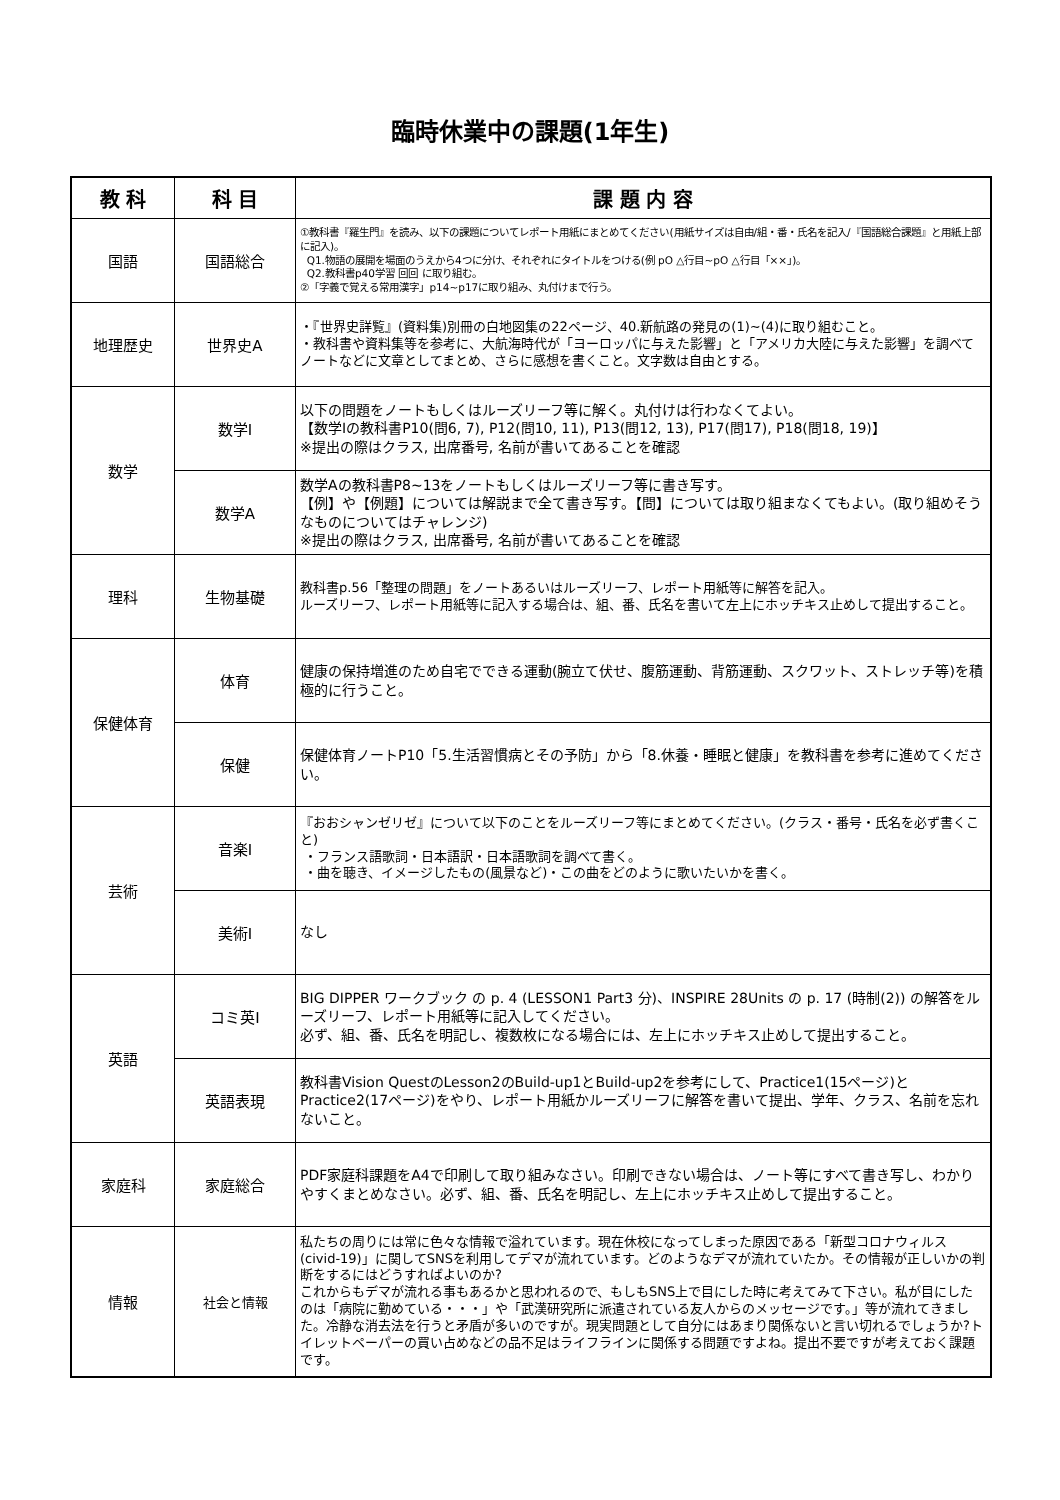臨時休業中の課題(1年生)
| 教 科 | 科 目 | 課 題 内 容 |
| --- | --- | --- |
| 国語 | 国語総合 | ①教科書『羅生門』を読み、以下の課題についてレポート用紙にまとめてください(用紙サイズは自由/組・番・氏名を記入/『国語総合課題』と用紙上部に記入)。 Q1.物語の展開を場面のうえから4つに分け、それぞれにタイトルをつける(例 pO △行目~pO △行目「××」)。 Q2.教科書p40学習 回回 に取り組む。 ②「字義で覚える常用漢字」p14~p17に取り組み、丸付けまで行う。 |
| 地理歴史 | 世界史A | ・『世界史詳覧』(資料集)別冊の白地図集の22ページ、40.新航路の発見の(1)~(4)に取り組むこと。 ・教科書や資料集等を参考に、大航海時代が「ヨーロッパに与えた影響」と「アメリカ大陸に与えた影響」を調べてノートなどに文章としてまとめ、さらに感想を書くこと。文字数は自由とする。 |
| 数学 | 数学Ⅰ | 以下の問題をノートもしくはルーズリーフ等に解く。丸付けは行わなくてよい。 【数学Ⅰの教科書P10(問6, 7), P12(問10, 11), P13(問12, 13), P17(問17), P18(問18, 19)】 ※提出の際はクラス, 出席番号, 名前が書いてあることを確認 |
| | 数学A | 数学Aの教科書P8~13をノートもしくはルーズリーフ等に書き写す。 【例】や【例題】については解説まで全て書き写す。【問】については取り組まなくてもよい。(取り組めそうなものについてはチャレンジ) ※提出の際はクラス, 出席番号, 名前が書いてあることを確認 |
| 理科 | 生物基礎 | 教科書p.56「整理の問題」をノートあるいはルーズリーフ、レポート用紙等に解答を記入。 ルーズリーフ、レポート用紙等に記入する場合は、組、番、氏名を書いて左上にホッチキス止めして提出すること。 |
| 保健体育 | 体育 | 健康の保持増進のため自宅でできる運動(腕立て伏せ、腹筋運動、背筋運動、スクワット、ストレッチ等)を積極的に行うこと。 |
| | 保健 | 保健体育ノートP10「5.生活習慣病とその予防」から「8.休養・睡眠と健康」を教科書を参考に進めてください。 |
| 芸術 | 音楽Ⅰ | 『おおシャンゼリゼ』について以下のことをルーズリーフ等にまとめてください。(クラス・番号・氏名を必ず書くこと) ・フランス語歌詞・日本語訳・日本語歌詞を調べて書く。 ・曲を聴き、イメージしたもの(風景など)・この曲をどのように歌いたいかを書く。 |
| | 美術Ⅰ | なし |
| 英語 | コミ英Ⅰ | BIG DIPPER ワークブック の p. 4 (LESSON1 Part3 分)、INSPIRE 28Units の p. 17 (時制(2)) の解答をルーズリーフ、レポート用紙等に記入してください。 必ず、組、番、氏名を明記し、複数枚になる場合には、左上にホッチキス止めして提出すること。 |
| | 英語表現 | 教科書Vision QuestのLesson2のBuild-up1とBuild-up2を参考にして、Practice1(15ページ)とPractice2(17ページ)をやり、レポート用紙かルーズリーフに解答を書いて提出、学年、クラス、名前を忘れないこと。 |
| 家庭科 | 家庭総合 | PDF家庭科課題をA4で印刷して取り組みなさい。印刷できない場合は、ノート等にすべて書き写し、わかりやすくまとめなさい。必ず、組、番、氏名を明記し、左上にホッチキス止めして提出すること。 |
| 情報 | 社会と情報 | 私たちの周りには常に色々な情報で溢れています。現在休校になってしまった原因である「新型コロナウィルス(civid-19)」に関してSNSを利用してデマが流れています。どのようなデマが流れていたか。その情報が正しいかの判断をするにはどうすればよいのか? これからもデマが流れる事もあるかと思われるので、もしもSNS上で目にした時に考えてみて下さい。私が目にしたのは「病院に勤めている・・・」や「武漢研究所に派遣されている友人からのメッセージです。」等が流れてきました。冷静な消去法を行うと矛盾が多いのですが。現実問題として自分にはあまり関係ないと言い切れるでしょうか?トイレットペーパーの買い占めなどの品不足はライフラインに関係する問題ですよね。提出不要ですが考えておく課題です。 |